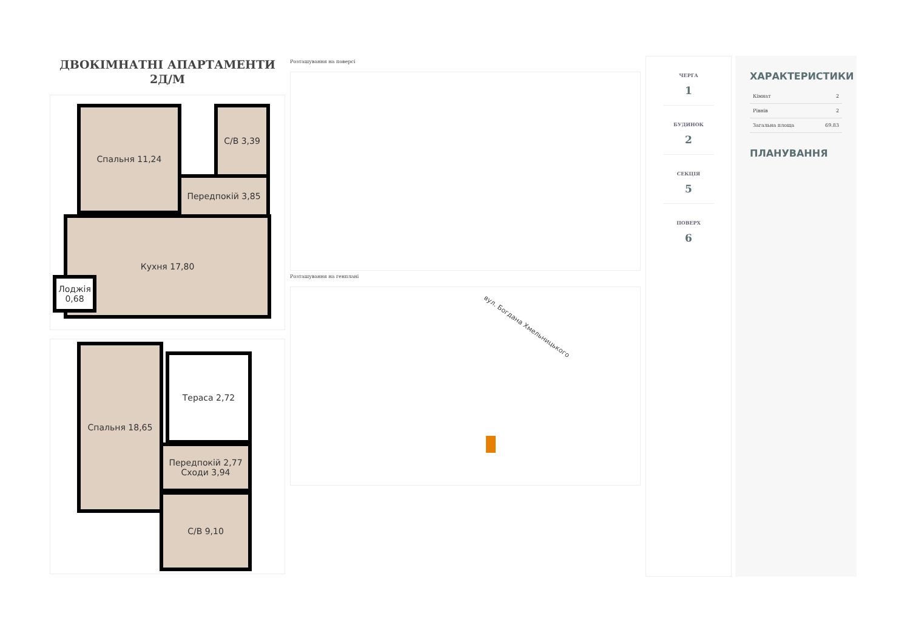ДВОКІМНАТНІ АПАРТАМЕНТИ
2Д/М
Спальня 11,24 С/В 3,39
Передпокій 3,85
Кухня 17,80
Лоджія 0,68
Спальня 18,65
Тераса 2,72
Передпокій 2,77 Сходи 3,94
С/В 9,10
Розташування на поверсі
Розташування на генплані
вул. Богдана Хмельницького
ЧЕРГА
1
БУДИНОК
2
СЕКЦІЯ
5
ПОВЕРХ
6
ХАРАКТЕРИСТИКИ
| Кімнат | 2 |
| Рівнів | 2 |
| Загальна площа | 69.83 |
ПЛАНУВАННЯ